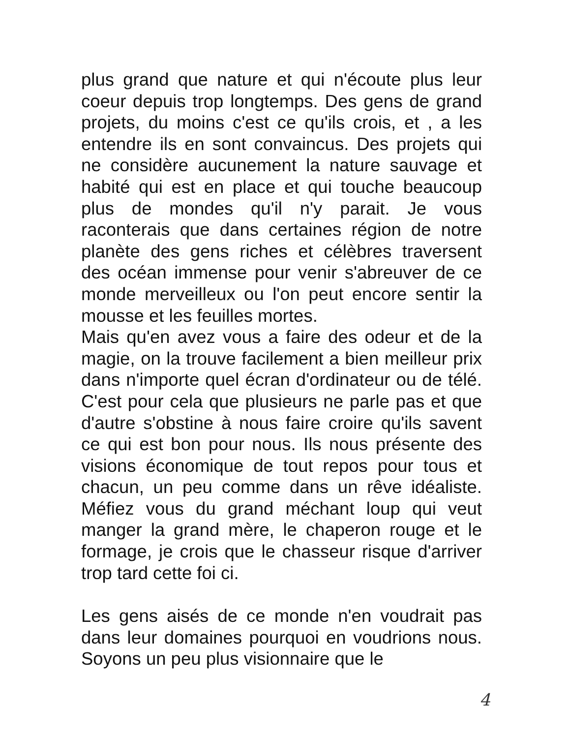plus grand que nature et qui n'écoute plus leur coeur depuis trop longtemps. Des gens de grand projets, du moins c'est ce qu'ils crois, et , a les entendre ils en sont convaincus. Des projets qui ne considère aucunement la nature sauvage et habité qui est en place et qui touche beaucoup plus de mondes qu'il n'y parait. Je vous raconterais que dans certaines région de notre planète des gens riches et célèbres traversent des océan immense pour venir s'abreuver de ce monde merveilleux ou l'on peut encore sentir la mousse et les feuilles mortes.
Mais qu'en avez vous a faire des odeur et de la magie, on la trouve facilement a bien meilleur prix dans n'importe quel écran d'ordinateur ou de télé. C'est pour cela que plusieurs ne parle pas et que d'autre s'obstine à nous faire croire qu'ils savent ce qui est bon pour nous. Ils nous présente des visions économique de tout repos pour tous et chacun, un peu comme dans un rêve idéaliste. Méfiez vous du grand méchant loup qui veut manger la grand mère, le chaperon rouge et le formage, je crois que le chasseur risque d'arriver trop tard cette foi ci.
Les gens aisés de ce monde n'en voudrait pas dans leur domaines pourquoi en voudrions nous. Soyons un peu plus visionnaire que le
4